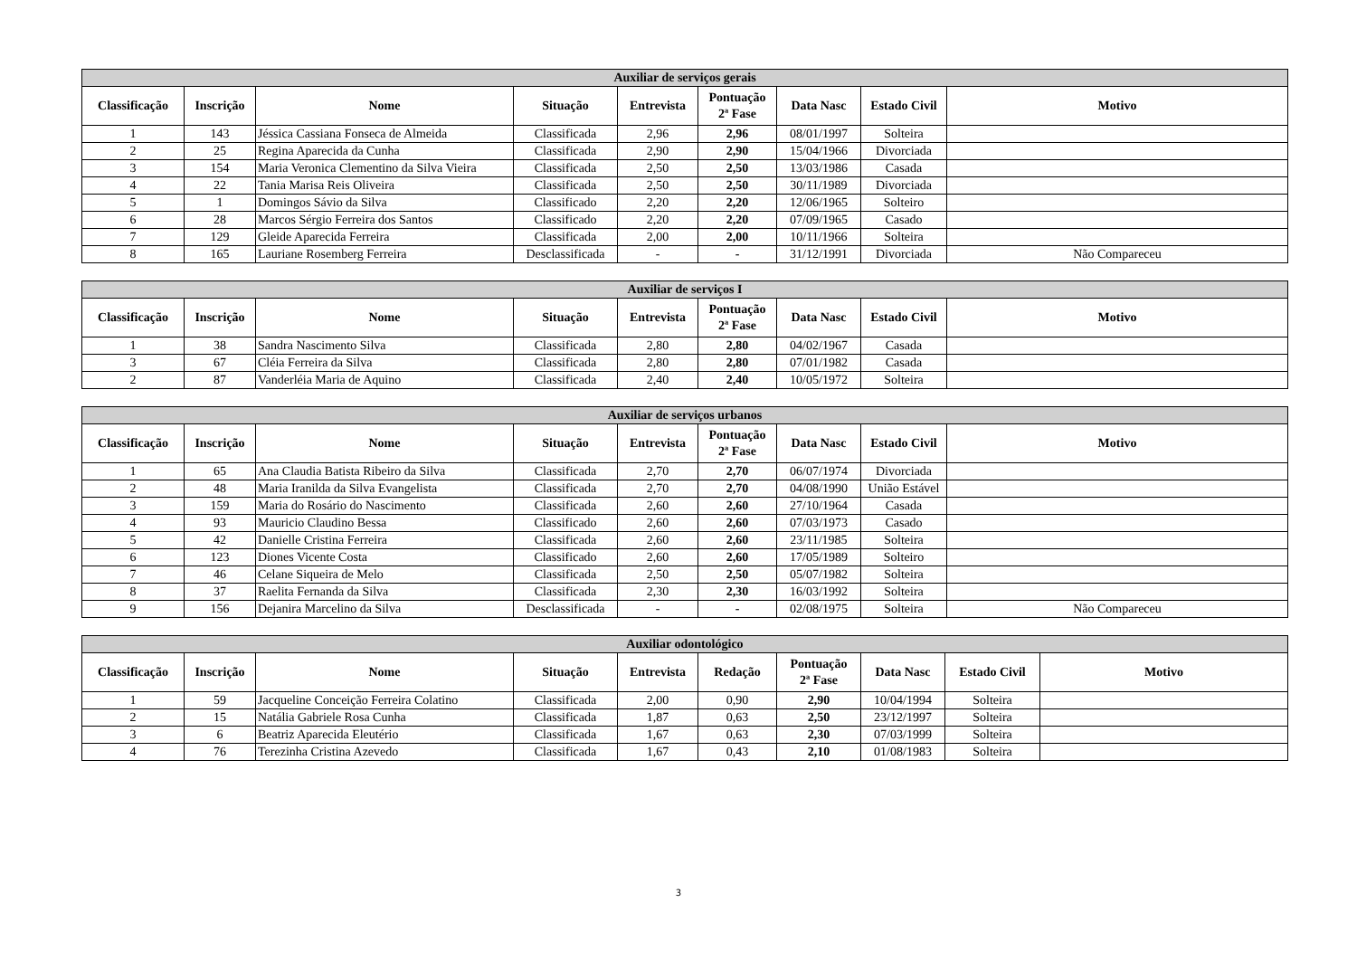| Auxiliar de serviços gerais | | | | | | | | |
| --- | --- | --- | --- | --- | --- | --- | --- | --- |
| Classificação | Inscrição | Nome | Situação | Entrevista | Pontuação 2ª Fase | Data Nasc | Estado Civil | Motivo |
| 1 | 143 | Jéssica Cassiana Fonseca de Almeida | Classificada | 2,96 | 2,96 | 08/01/1997 | Solteira | |
| 2 | 25 | Regina Aparecida da Cunha | Classificada | 2,90 | 2,90 | 15/04/1966 | Divorciada | |
| 3 | 154 | Maria Veronica Clementino da Silva Vieira | Classificada | 2,50 | 2,50 | 13/03/1986 | Casada | |
| 4 | 22 | Tania Marisa Reis Oliveira | Classificada | 2,50 | 2,50 | 30/11/1989 | Divorciada | |
| 5 | 1 | Domingos Sávio da Silva | Classificado | 2,20 | 2,20 | 12/06/1965 | Solteiro | |
| 6 | 28 | Marcos Sérgio Ferreira dos Santos | Classificado | 2,20 | 2,20 | 07/09/1965 | Casado | |
| 7 | 129 | Gleide Aparecida Ferreira | Classificada | 2,00 | 2,00 | 10/11/1966 | Solteira | |
| 8 | 165 | Lauriane Rosemberg Ferreira | Desclassificada | - | - | 31/12/1991 | Divorciada | Não Compareceu |
| Auxiliar de serviços I | | | | | | | | |
| --- | --- | --- | --- | --- | --- | --- | --- | --- |
| Classificação | Inscrição | Nome | Situação | Entrevista | Pontuação 2ª Fase | Data Nasc | Estado Civil | Motivo |
| 1 | 38 | Sandra Nascimento Silva | Classificada | 2,80 | 2,80 | 04/02/1967 | Casada | |
| 3 | 67 | Cléia Ferreira da Silva | Classificada | 2,80 | 2,80 | 07/01/1982 | Casada | |
| 2 | 87 | Vanderléia Maria de Aquino | Classificada | 2,40 | 2,40 | 10/05/1972 | Solteira | |
| Auxiliar de serviços urbanos | | | | | | | | |
| --- | --- | --- | --- | --- | --- | --- | --- | --- |
| Classificação | Inscrição | Nome | Situação | Entrevista | Pontuação 2ª Fase | Data Nasc | Estado Civil | Motivo |
| 1 | 65 | Ana Claudia Batista Ribeiro da Silva | Classificada | 2,70 | 2,70 | 06/07/1974 | Divorciada | |
| 2 | 48 | Maria Iranilda da Silva Evangelista | Classificada | 2,70 | 2,70 | 04/08/1990 | União Estável | |
| 3 | 159 | Maria do Rosário do Nascimento | Classificada | 2,60 | 2,60 | 27/10/1964 | Casada | |
| 4 | 93 | Mauricio Claudino Bessa | Classificado | 2,60 | 2,60 | 07/03/1973 | Casado | |
| 5 | 42 | Danielle Cristina Ferreira | Classificada | 2,60 | 2,60 | 23/11/1985 | Solteira | |
| 6 | 123 | Diones Vicente Costa | Classificado | 2,60 | 2,60 | 17/05/1989 | Solteiro | |
| 7 | 46 | Celane Siqueira de Melo | Classificada | 2,50 | 2,50 | 05/07/1982 | Solteira | |
| 8 | 37 | Raelita Fernanda da Silva | Classificada | 2,30 | 2,30 | 16/03/1992 | Solteira | |
| 9 | 156 | Dejanira Marcelino da Silva | Desclassificada | - | - | 02/08/1975 | Solteira | Não Compareceu |
| Auxiliar odontológico | | | | | | | | | |
| --- | --- | --- | --- | --- | --- | --- | --- | --- | --- |
| Classificação | Inscrição | Nome | Situação | Entrevista | Redação | Pontuação 2ª Fase | Data Nasc | Estado Civil | Motivo |
| 1 | 59 | Jacqueline Conceição Ferreira Colatino | Classificada | 2,00 | 0,90 | 2,90 | 10/04/1994 | Solteira | |
| 2 | 15 | Natália Gabriele Rosa Cunha | Classificada | 1,87 | 0,63 | 2,50 | 23/12/1997 | Solteira | |
| 3 | 6 | Beatriz Aparecida Eleutério | Classificada | 1,67 | 0,63 | 2,30 | 07/03/1999 | Solteira | |
| 4 | 76 | Terezinha Cristina Azevedo | Classificada | 1,67 | 0,43 | 2,10 | 01/08/1983 | Solteira | |
3